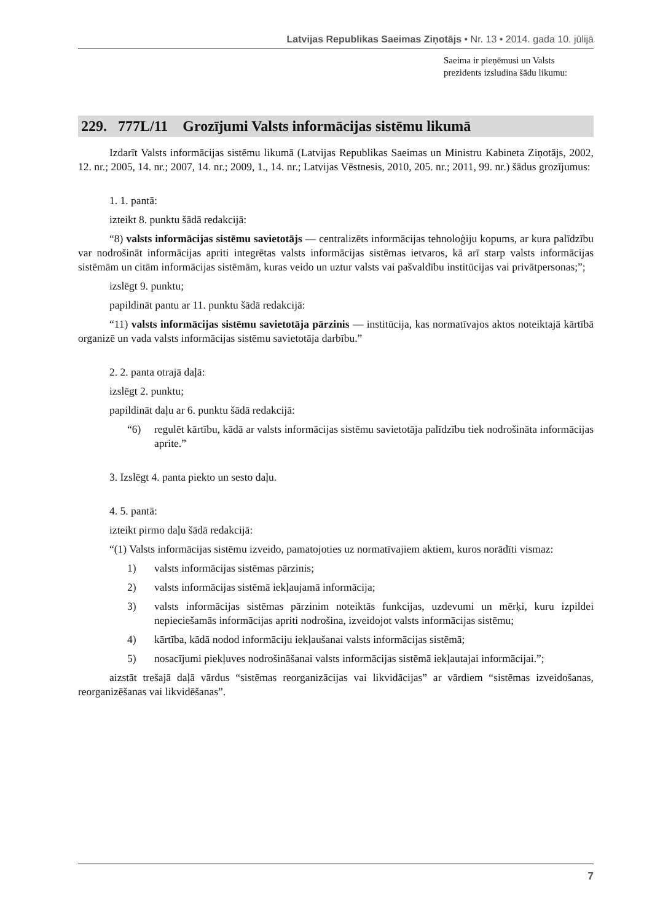Latvijas Republikas Saeimas Ziņotājs • Nr. 13 • 2014. gada 10. jūlijā
Saeima ir pieņēmusi un Valsts prezidents izsludina šādu likumu:
229. 777L/11 Grozījumi Valsts informācijas sistēmu likumā
Izdarīt Valsts informācijas sistēmu likumā (Latvijas Republikas Saeimas un Ministru Kabineta Ziņotājs, 2002, 12. nr.; 2005, 14. nr.; 2007, 14. nr.; 2009, 1., 14. nr.; Latvijas Vēstnesis, 2010, 205. nr.; 2011, 99. nr.) šādus grozījumus:
1. 1. pantā:
izteikt 8. punktu šādā redakcijā:
“8) valsts informācijas sistēmu savietotājs — centralizēts informācijas tehnoloģiju kopums, ar kura palīdzību var nodrošināt informācijas apriti integrētas valsts informācijas sistēmas ietvaros, kā arī starp valsts informācijas sistēmām un citām informācijas sistēmām, kuras veido un uztur valsts vai pašvaldību institūcijas vai privātpersonas;”;
izslēgt 9. punktu;
papildināt pantu ar 11. punktu šādā redakcijā:
“11) valsts informācijas sistēmu savietotāja pārzinis — institūcija, kas normatīvajos aktos noteiktajā kārtībā organizē un vada valsts informācijas sistēmu savietotāja darbību.”
2. 2. panta otrajā daļā:
izslēgt 2. punktu;
papildināt daļu ar 6. punktu šādā redakcijā:
“6) regulēt kārtību, kādā ar valsts informācijas sistēmu savietotāja palīdzību tiek nodrošināta informācijas aprite.”
3. Izslēgt 4. panta piekto un sesto daļu.
4. 5. pantā:
izteikt pirmo daļu šādā redakcijā:
“(1) Valsts informācijas sistēmu izveido, pamatojoties uz normatīvajiem aktiem, kuros norādīti vismaz:
1) valsts informācijas sistēmas pārzinis;
2) valsts informācijas sistēmā iekļaujamā informācija;
3) valsts informācijas sistēmas pārzinim noteiktās funkcijas, uzdevumi un mērķi, kuru izpildei nepieciešamās informācijas apriti nodrošina, izveidojot valsts informācijas sistēmu;
4) kārtība, kādā nodod informāciju iekļaušanai valsts informācijas sistēmā;
5) nosacījumi piekļuves nodrošināšanai valsts informācijas sistēmā iekļautajai informācijai.”;
aizstāt trešajā daļā vārdus “sistēmas reorganizācijas vai likvidācijas” ar vārdiem “sistēmas izveidošanas, reorganizēšanas vai likvidēšanas”.
7